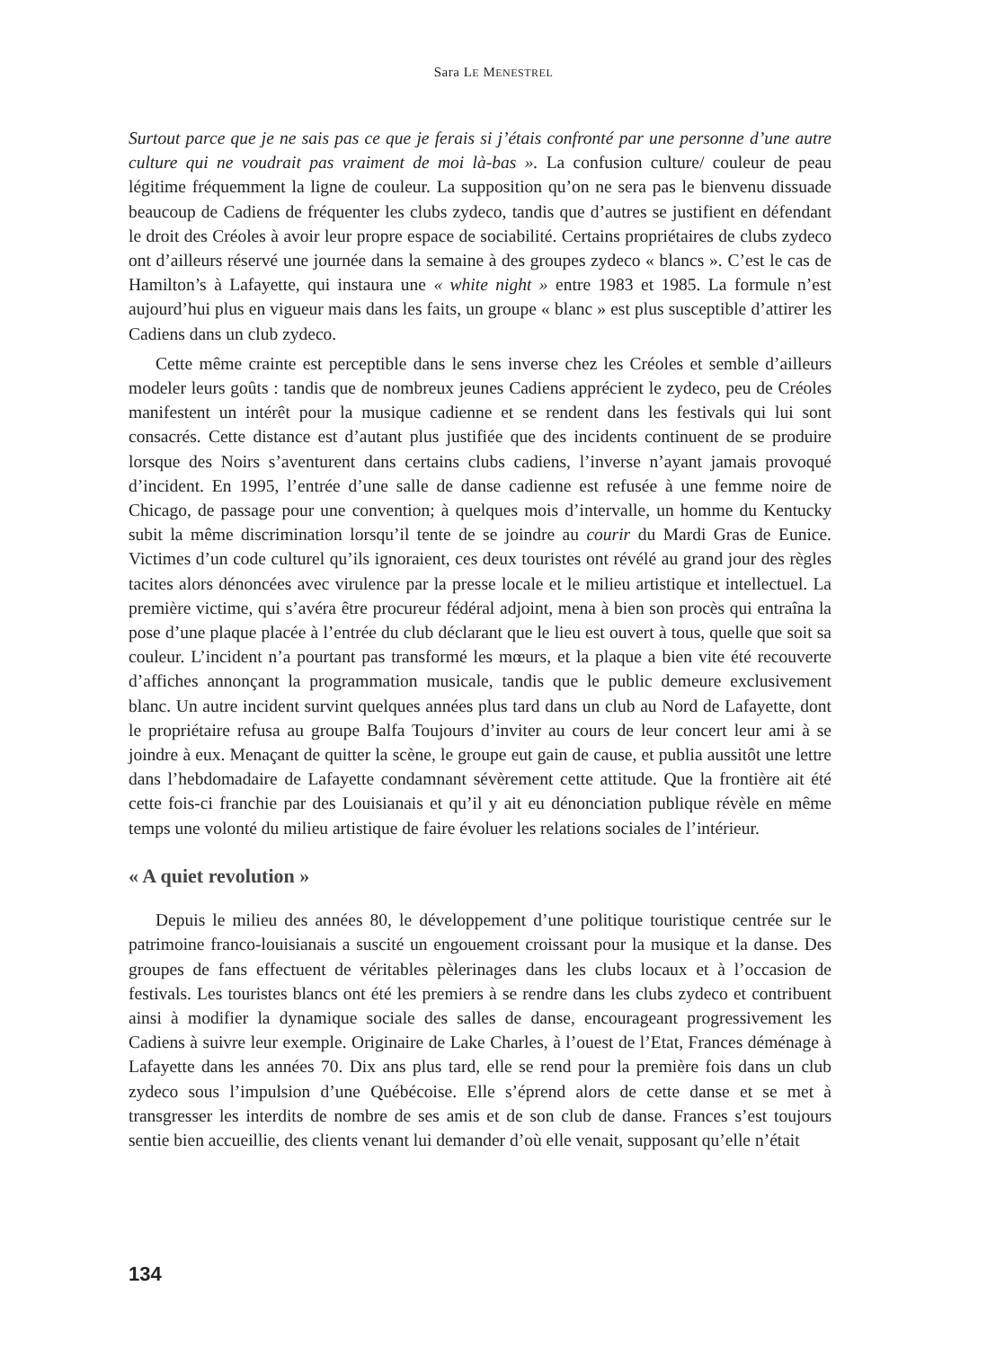Sara LE MENESTREL
Surtout parce que je ne sais pas ce que je ferais si j’étais confronté par une personne d’une autre culture qui ne voudrait pas vraiment de moi là-bas ». La confusion culture/ couleur de peau légitime fréquemment la ligne de couleur. La supposition qu’on ne sera pas le bienvenu dissuade beaucoup de Cadiens de fréquenter les clubs zydeco, tandis que d’autres se justifient en défendant le droit des Créoles à avoir leur propre espace de sociabilité. Certains propriétaires de clubs zydeco ont d’ailleurs réservé une journée dans la semaine à des groupes zydeco « blancs ». C’est le cas de Hamilton’s à Lafayette, qui instaura une « white night » entre 1983 et 1985. La formule n’est aujourd’hui plus en vigueur mais dans les faits, un groupe « blanc » est plus susceptible d’attirer les Cadiens dans un club zydeco.
Cette même crainte est perceptible dans le sens inverse chez les Créoles et semble d’ailleurs modeler leurs goûts : tandis que de nombreux jeunes Cadiens apprécient le zydeco, peu de Créoles manifestent un intérêt pour la musique cadienne et se rendent dans les festivals qui lui sont consacrés. Cette distance est d’autant plus justifiée que des incidents continuent de se produire lorsque des Noirs s’aventurent dans certains clubs cadiens, l’inverse n’ayant jamais provoqué d’incident. En 1995, l’entrée d’une salle de danse cadienne est refusée à une femme noire de Chicago, de passage pour une convention; à quelques mois d’intervalle, un homme du Kentucky subit la même discrimination lorsqu’il tente de se joindre au courir du Mardi Gras de Eunice. Victimes d’un code culturel qu’ils ignoraient, ces deux touristes ont révélé au grand jour des règles tacites alors dénoncées avec virulence par la presse locale et le milieu artistique et intellectuel. La première victime, qui s’avéra être procureur fédéral adjoint, mena à bien son procès qui entraîna la pose d’une plaque placée à l’entrée du club déclarant que le lieu est ouvert à tous, quelle que soit sa couleur. L’incident n’a pourtant pas transformé les mœurs, et la plaque a bien vite été recouverte d’affiches annonçant la programmation musicale, tandis que le public demeure exclusivement blanc. Un autre incident survint quelques années plus tard dans un club au Nord de Lafayette, dont le propriétaire refusa au groupe Balfa Toujours d’inviter au cours de leur concert leur ami à se joindre à eux. Menaçant de quitter la scène, le groupe eut gain de cause, et publia aussitôt une lettre dans l’hebdomadaire de Lafayette condamnant sévèrement cette attitude. Que la frontière ait été cette fois-ci franchie par des Louisianais et qu’il y ait eu dénonciation publique révèle en même temps une volonté du milieu artistique de faire évoluer les relations sociales de l’intérieur.
« A quiet revolution »
Depuis le milieu des années 80, le développement d’une politique touristique centrée sur le patrimoine franco-louisianais a suscité un engouement croissant pour la musique et la danse. Des groupes de fans effectuent de véritables pèlerinages dans les clubs locaux et à l’occasion de festivals. Les touristes blancs ont été les premiers à se rendre dans les clubs zydeco et contribuent ainsi à modifier la dynamique sociale des salles de danse, encourageant progressivement les Cadiens à suivre leur exemple. Originaire de Lake Charles, à l’ouest de l’Etat, Frances déménage à Lafayette dans les années 70. Dix ans plus tard, elle se rend pour la première fois dans un club zydeco sous l’impulsion d’une Québécoise. Elle s’éprend alors de cette danse et se met à transgresser les interdits de nombre de ses amis et de son club de danse. Frances s’est toujours sentie bien accueillie, des clients venant lui demander d’où elle venait, supposant qu’elle n’était
134